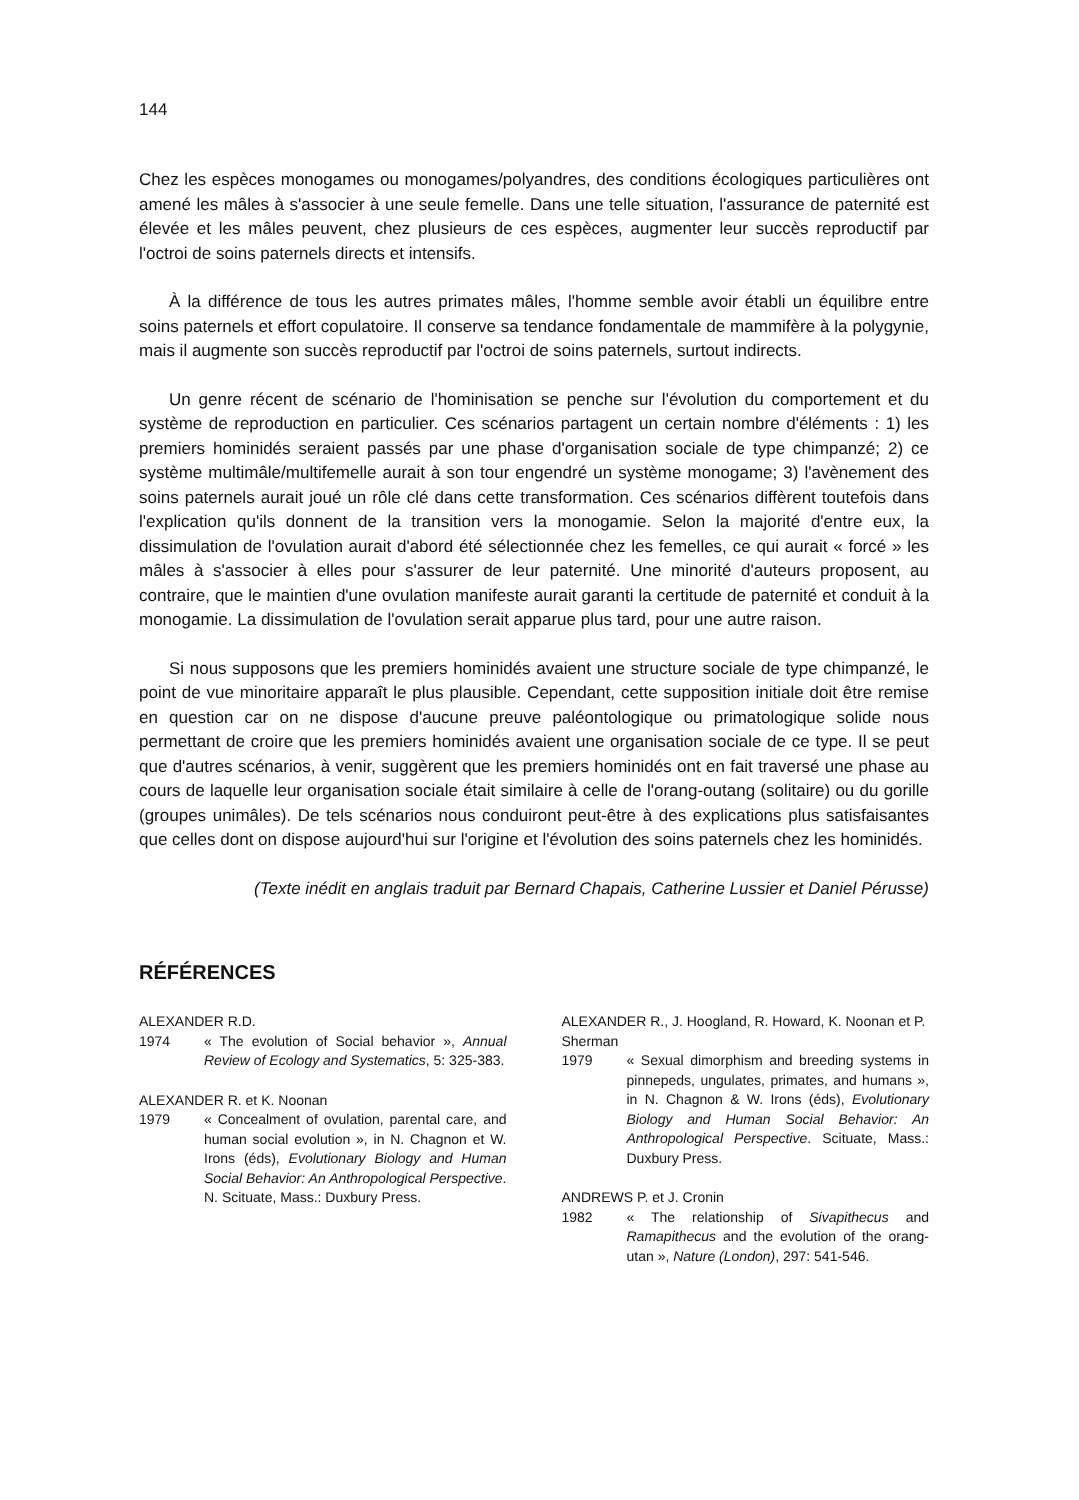144
Chez les espèces monogames ou monogames/polyandres, des conditions écologiques particulières ont amené les mâles à s'associer à une seule femelle. Dans une telle situation, l'assurance de paternité est élevée et les mâles peuvent, chez plusieurs de ces espèces, augmenter leur succès reproductif par l'octroi de soins paternels directs et intensifs.
À la différence de tous les autres primates mâles, l'homme semble avoir établi un équilibre entre soins paternels et effort copulatoire. Il conserve sa tendance fondamentale de mammifère à la polygynie, mais il augmente son succès reproductif par l'octroi de soins paternels, surtout indirects.
Un genre récent de scénario de l'hominisation se penche sur l'évolution du comportement et du système de reproduction en particulier. Ces scénarios partagent un certain nombre d'éléments : 1) les premiers hominidés seraient passés par une phase d'organisation sociale de type chimpanzé; 2) ce système multimâle/multifemelle aurait à son tour engendré un système monogame; 3) l'avènement des soins paternels aurait joué un rôle clé dans cette transformation. Ces scénarios diffèrent toutefois dans l'explication qu'ils donnent de la transition vers la monogamie. Selon la majorité d'entre eux, la dissimulation de l'ovulation aurait d'abord été sélectionnée chez les femelles, ce qui aurait « forcé » les mâles à s'associer à elles pour s'assurer de leur paternité. Une minorité d'auteurs proposent, au contraire, que le maintien d'une ovulation manifeste aurait garanti la certitude de paternité et conduit à la monogamie. La dissimulation de l'ovulation serait apparue plus tard, pour une autre raison.
Si nous supposons que les premiers hominidés avaient une structure sociale de type chimpanzé, le point de vue minoritaire apparaît le plus plausible. Cependant, cette supposition initiale doit être remise en question car on ne dispose d'aucune preuve paléontologique ou primatologique solide nous permettant de croire que les premiers hominidés avaient une organisation sociale de ce type. Il se peut que d'autres scénarios, à venir, suggèrent que les premiers hominidés ont en fait traversé une phase au cours de laquelle leur organisation sociale était similaire à celle de l'orang-outang (solitaire) ou du gorille (groupes unimâles). De tels scénarios nous conduiront peut-être à des explications plus satisfaisantes que celles dont on dispose aujourd'hui sur l'origine et l'évolution des soins paternels chez les hominidés.
(Texte inédit en anglais traduit par Bernard Chapais, Catherine Lussier et Daniel Pérusse)
RÉFÉRENCES
ALEXANDER R.D.
1974 « The evolution of Social behavior », Annual Review of Ecology and Systematics, 5: 325-383.
ALEXANDER R. et K. Noonan
1979 « Concealment of ovulation, parental care, and human social evolution », in N. Chagnon et W. Irons (éds), Evolutionary Biology and Human Social Behavior: An Anthropological Perspective. N. Scituate, Mass.: Duxbury Press.
ALEXANDER R., J. Hoogland, R. Howard, K. Noonan et P. Sherman
1979 « Sexual dimorphism and breeding systems in pinnepeds, ungulates, primates, and humans », in N. Chagnon & W. Irons (éds), Evolutionary Biology and Human Social Behavior: An Anthropological Perspective. Scituate, Mass.: Duxbury Press.
ANDREWS P. et J. Cronin
1982 « The relationship of Sivapithecus and Ramapithecus and the evolution of the orang-utan », Nature (London), 297: 541-546.